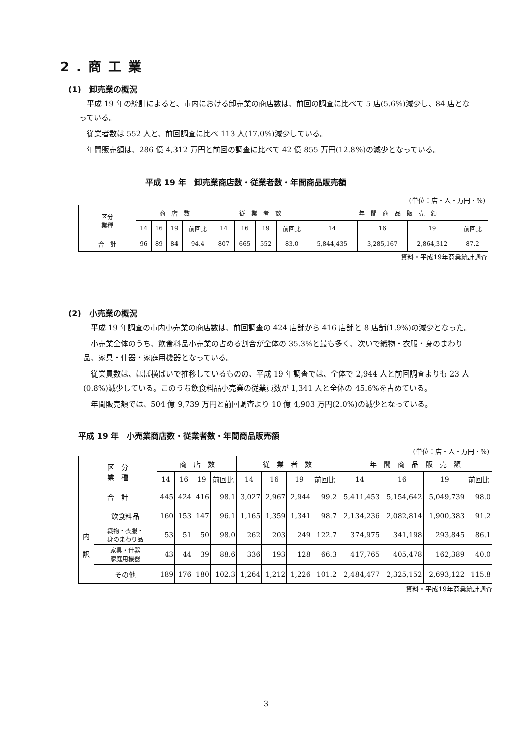2.商工業
(1)　卸売業の概況
　平成 19 年の統計によると、市内における卸売業の商店数は、前回の調査に比べて 5 店(5.6%)減少し、84 店となっている。
　従業者数は 552 人と、前回調査に比べ 113 人(17.0%)減少している。
　年間販売額は、286 億 4,312 万円と前回の調査に比べて 42 億 855 万円(12.8%)の減少となっている。
平成 19 年　卸売業商店数・従業者数・年間商品販売額
(単位：店・人・万円・%)
| 区分 業種 | 商 店 数 | | | | 従 業 者 数 | | | | 年 間 商 品 販 売 額 | | | |
| --- | --- | --- | --- | --- | --- | --- | --- | --- | --- | --- | --- | --- |
| | 14 | 16 | 19 | 前回比 | 14 | 16 | 19 | 前回比 | 14 | 16 | 19 | 前回比 |
| 合 計 | 96 | 89 | 84 | 94.4 | 807 | 665 | 552 | 83.0 | 5,844,435 | 3,285,167 | 2,864,312 | 87.2 |
資料・平成19年商業統計調査
(2)　小売業の概況
　平成 19 年調査の市内小売業の商店数は、前回調査の 424 店舗から 416 店舗と 8 店舗(1.9%)の減少となった。
　小売業全体のうち、飲食料品小売業の占める割合が全体の 35.3%と最も多く、次いで織物・衣服・身のまわり品、家具・什器・家庭用機器となっている。
　従業員数は、ほぼ横ばいで推移しているものの、平成 19 年調査では、全体で 2,944 人と前回調査よりも 23 人(0.8%)減少している。このうち飲食料品小売業の従業員数が 1,341 人と全体の 45.6%を占めている。
　年間販売額では、504 億 9,739 万円と前回調査より 10 億 4,903 万円(2.0%)の減少となっている。
平成 19 年　小売業商店数・従業者数・年間商品販売額
(単位：店・人・万円・%)
| 区 分 業 種 | | 商 店 数 | | | | 従 業 者 数 | | | | 年 間 商 品 販 売 額 | | | |
| --- | --- | --- | --- | --- | --- | --- | --- | --- | --- | --- | --- | --- | --- |
| | | 14 | 16 | 19 | 前回比 | 14 | 16 | 19 | 前回比 | 14 | 16 | 19 | 前回比 |
| 合 計 | | 445 | 424 | 416 | 98.1 | 3,027 | 2,967 | 2,944 | 99.2 | 5,411,453 | 5,154,642 | 5,049,739 | 98.0 |
| 内 訳 | 飲食料品 | 160 | 153 | 147 | 96.1 | 1,165 | 1,359 | 1,341 | 98.7 | 2,134,236 | 2,082,814 | 1,900,383 | 91.2 |
| | 織物・衣服・ 身のまわり品 | 53 | 51 | 50 | 98.0 | 262 | 203 | 249 | 122.7 | 374,975 | 341,198 | 293,845 | 86.1 |
| | 家具・什器 家庭用機器 | 43 | 44 | 39 | 88.6 | 336 | 193 | 128 | 66.3 | 417,765 | 405,478 | 162,389 | 40.0 |
| | その他 | 189 | 176 | 180 | 102.3 | 1,264 | 1,212 | 1,226 | 101.2 | 2,484,477 | 2,325,152 | 2,693,122 | 115.8 |
資料・平成19年商業統計調査
3